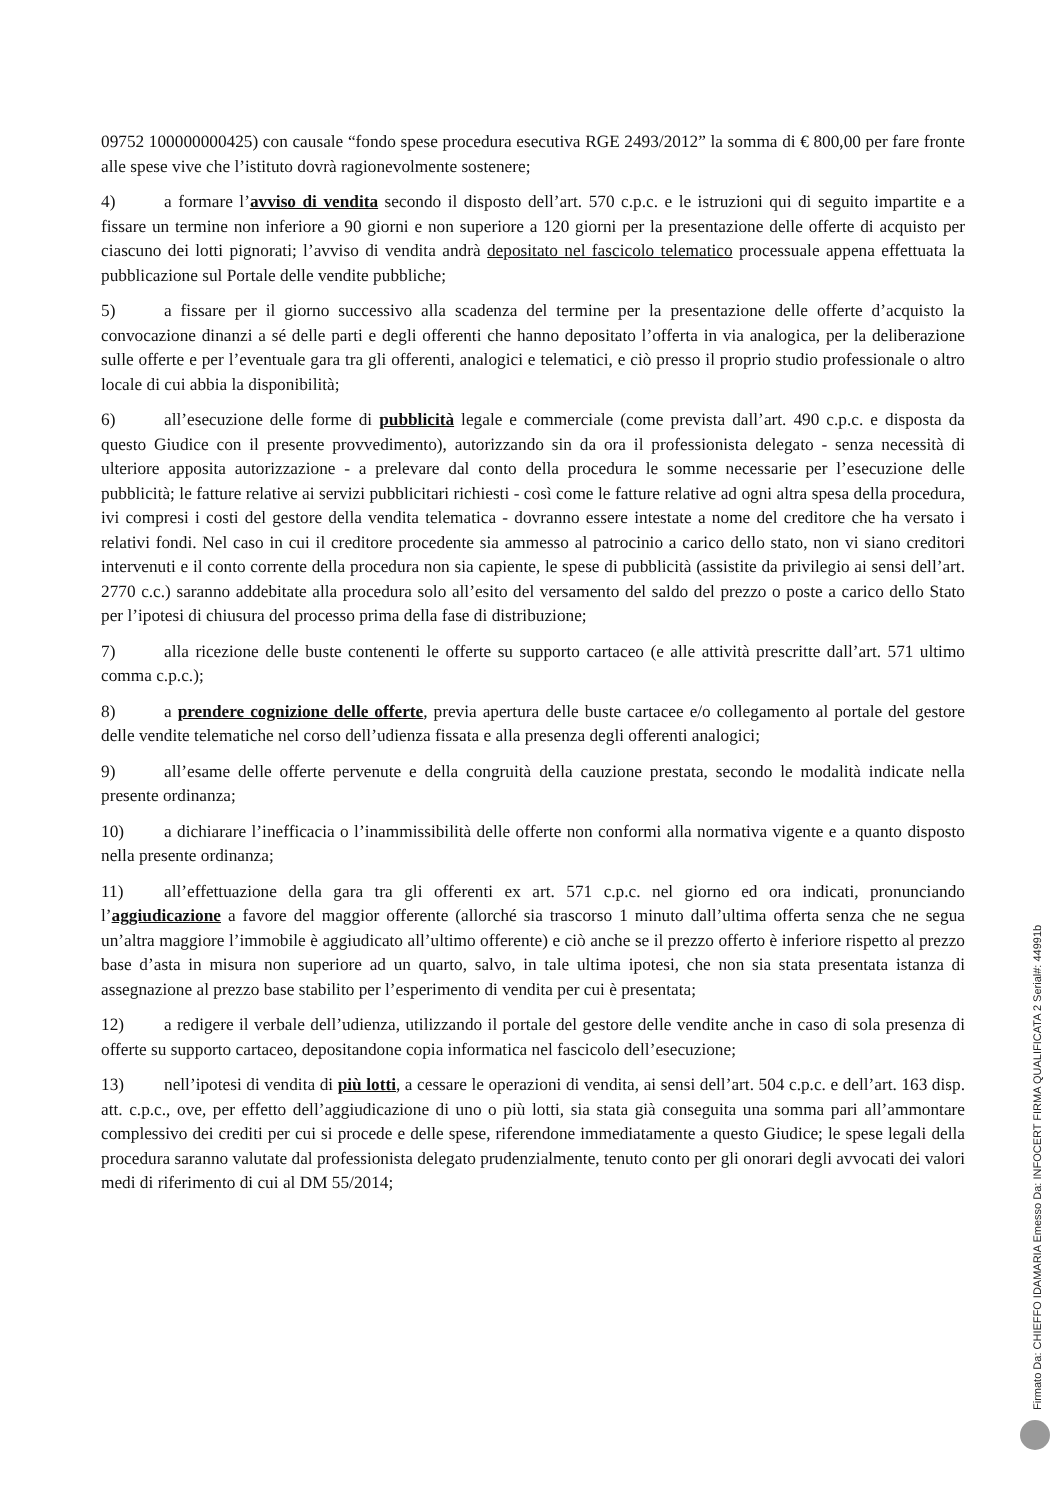09752 100000000425) con causale “fondo spese procedura esecutiva RGE 2493/2012” la somma di € 800,00 per fare fronte alle spese vive che l’istituto dovrà ragionevolmente sostenere;
4) a formare l’avviso di vendita secondo il disposto dell’art. 570 c.p.c. e le istruzioni qui di seguito impartite e a fissare un termine non inferiore a 90 giorni e non superiore a 120 giorni per la presentazione delle offerte di acquisto per ciascuno dei lotti pignorati; l’avviso di vendita andrà depositato nel fascicolo telematico processuale appena effettuata la pubblicazione sul Portale delle vendite pubbliche;
5) a fissare per il giorno successivo alla scadenza del termine per la presentazione delle offerte d’acquisto la convocazione dinanzi a sé delle parti e degli offerenti che hanno depositato l’offerta in via analogica, per la deliberazione sulle offerte e per l’eventuale gara tra gli offerenti, analogici e telematici, e ciò presso il proprio studio professionale o altro locale di cui abbia la disponibilità;
6) all’esecuzione delle forme di pubblicità legale e commerciale (come prevista dall’art. 490 c.p.c. e disposta da questo Giudice con il presente provvedimento), autorizzando sin da ora il professionista delegato - senza necessità di ulteriore apposita autorizzazione - a prelevare dal conto della procedura le somme necessarie per l’esecuzione delle pubblicità; le fatture relative ai servizi pubblicitari richiesti - così come le fatture relative ad ogni altra spesa della procedura, ivi compresi i costi del gestore della vendita telematica - dovranno essere intestate a nome del creditore che ha versato i relativi fondi. Nel caso in cui il creditore procedente sia ammesso al patrocinio a carico dello stato, non vi siano creditori intervenuti e il conto corrente della procedura non sia capiente, le spese di pubblicità (assistite da privilegio ai sensi dell’art. 2770 c.c.) saranno addebitate alla procedura solo all’esito del versamento del saldo del prezzo o poste a carico dello Stato per l’ipotesi di chiusura del processo prima della fase di distribuzione;
7) alla ricezione delle buste contenenti le offerte su supporto cartaceo (e alle attività prescritte dall’art. 571 ultimo comma c.p.c.);
8) a prendere cognizione delle offerte, previa apertura delle buste cartacee e/o collegamento al portale del gestore delle vendite telematiche nel corso dell’udienza fissata e alla presenza degli offerenti analogici;
9) all’esame delle offerte pervenute e della congruità della cauzione prestata, secondo le modalità indicate nella presente ordinanza;
10) a dichiarare l’inefficacia o l’inammissibilità delle offerte non conformi alla normativa vigente e a quanto disposto nella presente ordinanza;
11) all’effettuazione della gara tra gli offerenti ex art. 571 c.p.c. nel giorno ed ora indicati, pronunciando l’aggiudicazione a favore del maggior offerente (allorché sia trascorso 1 minuto dall’ultima offerta senza che ne segua un’altra maggiore l’immobile è aggiudicato all’ultimo offerente) e ciò anche se il prezzo offerto è inferiore rispetto al prezzo base d’asta in misura non superiore ad un quarto, salvo, in tale ultima ipotesi, che non sia stata presentata istanza di assegnazione al prezzo base stabilito per l’esperimento di vendita per cui è presentata;
12) a redigere il verbale dell’udienza, utilizzando il portale del gestore delle vendite anche in caso di sola presenza di offerte su supporto cartaceo, depositandone copia informatica nel fascicolo dell’esecuzione;
13) nell’ipotesi di vendita di più lotti, a cessare le operazioni di vendita, ai sensi dell’art. 504 c.p.c. e dell’art. 163 disp. att. c.p.c., ove, per effetto dell’aggiudicazione di uno o più lotti, sia stata già conseguita una somma pari all’ammontare complessivo dei crediti per cui si procede e delle spese, riferendone immediatamente a questo Giudice; le spese legali della procedura saranno valutate dal professionista delegato prudenzialmente, tenuto conto per gli onorari degli avvocati dei valori medi di riferimento di cui al DM 55/2014;
Firmato Da: CHIEFFO IDAMARIA Emesso Da: INFOCERT FIRMA QUALIFICATA 2 Serial#: 44991b